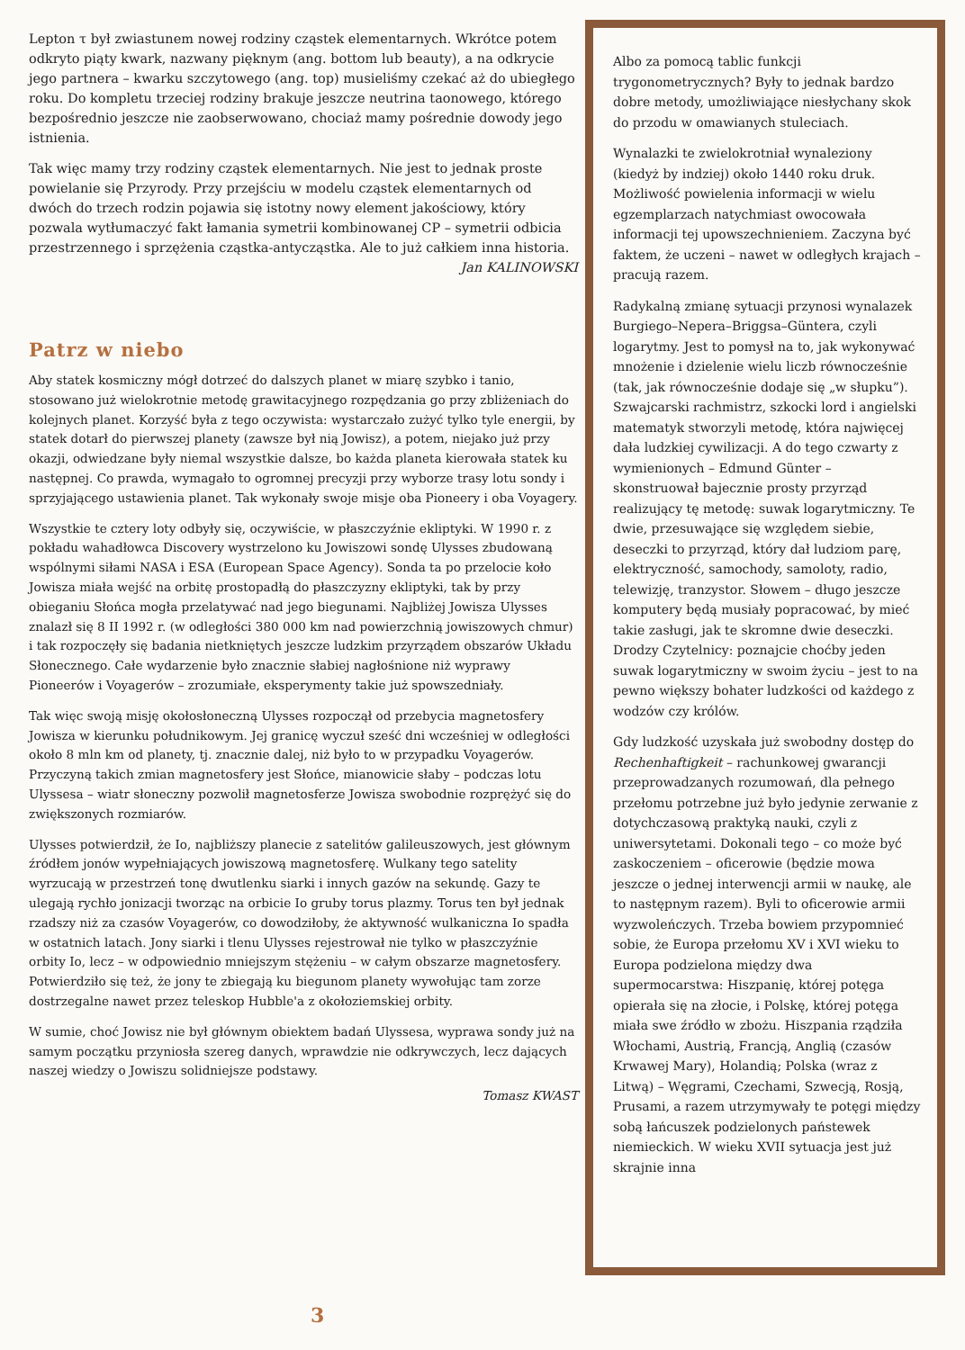Lepton τ był zwiastunem nowej rodziny cząstek elementarnych. Wkrótce potem odkryto piąty kwark, nazwany pięknym (ang. bottom lub beauty), a na odkrycie jego partnera – kwarku szczytowego (ang. top) musieliśmy czekać aż do ubiegłego roku. Do kompletu trzeciej rodziny brakuje jeszcze neutrina taonowego, którego bezpośrednio jeszcze nie zaobserwowano, chociaż mamy pośrednie dowody jego istnienia.
Tak więc mamy trzy rodziny cząstek elementarnych. Nie jest to jednak proste powielanie się Przyrody. Przy przejściu w modelu cząstek elementarnych od dwóch do trzech rodzin pojawia się istotny nowy element jakościowy, który pozwala wytłumaczyć fakt łamania symetrii kombinowanej CP – symetrii odbicia przestrzennego i sprzężenia cząstka-antycząstka. Ale to już całkiem inna historia.
Jan KALINOWSKI
Patrz w niebo
Aby statek kosmiczny mógł dotrzeć do dalszych planet w miarę szybko i tanio, stosowano już wielokrotnie metodę grawitacyjnego rozpędzania go przy zbliżeniach do kolejnych planet. Korzyść była z tego oczywista: wystarczało zużyć tylko tyle energii, by statek dotarł do pierwszej planety (zawsze był nią Jowisz), a potem, niejako już przy okazji, odwiedzane były niemal wszystkie dalsze, bo każda planeta kierowała statek ku następnej. Co prawda, wymagało to ogromnej precyzji przy wyborze trasy lotu sondy i sprzyjającego ustawienia planet. Tak wykonały swoje misje oba Pioneery i oba Voyagery.
Wszystkie te cztery loty odbyły się, oczywiście, w płaszczyźnie ekliptyki. W 1990 r. z pokładu wahadłowca Discovery wystrzelono ku Jowiszowi sondę Ulysses zbudowaną wspólnymi siłami NASA i ESA (European Space Agency). Sonda ta po przelocie koło Jowisza miała wejść na orbitę prostopadłą do płaszczyzny ekliptyki, tak by przy obieganiu Słońca mogła przelatywać nad jego biegunami. Najbliżej Jowisza Ulysses znalazł się 8 II 1992 r. (w odległości 380 000 km nad powierzchnią jowiszowych chmur) i tak rozpoczęły się badania nietkniętych jeszcze ludzkim przyrządem obszarów Układu Słonecznego. Całe wydarzenie było znacznie słabiej nagłośnione niż wyprawy Pioneerów i Voyagerów – zrozumiałe, eksperymenty takie już spowszedniały.
Tak więc swoją misję okołosłoneczną Ulysses rozpoczął od przebycia magnetosfery Jowisza w kierunku południkowym. Jej granicę wyczuł sześć dni wcześniej w odległości około 8 mln km od planety, tj. znacznie dalej, niż było to w przypadku Voyagerów. Przyczyną takich zmian magnetosfery jest Słońce, mianowicie słaby – podczas lotu Ulyssesa – wiatr słoneczny pozwolił magnetosferze Jowisza swobodnie rozprężyć się do zwiększonych rozmiarów.
Ulysses potwierdził, że Io, najbliższy planecie z satelitów galileuszowych, jest głównym źródłem jonów wypełniających jowiszową magnetosferę. Wulkany tego satelity wyrzucają w przestrzeń tonę dwutlenku siarki i innych gazów na sekundę. Gazy te ulegają rychło jonizacji tworząc na orbicie Io gruby torus plazmy. Torus ten był jednak rzadszy niż za czasów Voyagerów, co dowodziłoby, że aktywność wulkaniczna Io spadła w ostatnich latach. Jony siarki i tlenu Ulysses rejestrował nie tylko w płaszczyźnie orbity Io, lecz – w odpowiednio mniejszym stężeniu – w całym obszarze magnetosfery. Potwierdziło się też, że jony te zbiegają ku biegunom planety wywołując tam zorze dostrzegalne nawet przez teleskop Hubble'a z okołoziemskiej orbity.
W sumie, choć Jowisz nie był głównym obiektem badań Ulyssesa, wyprawa sondy już na samym początku przyniosła szereg danych, wprawdzie nie odkrywczych, lecz dających naszej wiedzy o Jowiszu solidniejsze podstawy.
Tomasz KWAST
Albo za pomocą tablic funkcji trygonometrycznych? Były to jednak bardzo dobre metody, umożliwiające niesłychany skok do przodu w omawianych stuleciach.
Wynalazki te zwielokrotniał wynaleziony (kiedyż by indziej) około 1440 roku druk. Możliwość powielenia informacji w wielu egzemplarzach natychmiast owocowała informacji tej upowszechnieniem. Zaczyna być faktem, że uczeni – nawet w odległych krajach – pracują razem.
Radykalną zmianę sytuacji przynosi wynalazek Burgiego–Nepera–Briggsa–Güntera, czyli logarytmy. Jest to pomysł na to, jak wykonywać mnożenie i dzielenie wielu liczb równocześnie (tak, jak równocześnie dodaje się „w słupku”). Szwajcarski rachmistrz, szkocki lord i angielski matematyk stworzyli metodę, która najwięcej dała ludzkiej cywilizacji. A do tego czwarty z wymienionych – Edmund Günter – skonstruował bajecznie prosty przyrząd realizujący tę metodę: suwak logarytmiczny. Te dwie, przesuwające się względem siebie, deseczki to przyrząd, który dał ludziom parę, elektryczność, samochody, samoloty, radio, telewizję, tranzystor. Słowem – długo jeszcze komputery będą musiały popracować, by mieć takie zasługi, jak te skromne dwie deseczki. Drodzy Czytelnicy: poznajcie choćby jeden suwak logarytmiczny w swoim życiu – jest to na pewno większy bohater ludzkości od każdego z wodzów czy królów.
Gdy ludzkość uzyskała już swobodny dostęp do Rechenhaftigkeit – rachunkowej gwarancji przeprowadzanych rozumowań, dla pełnego przełomu potrzebne już było jedynie zerwanie z dotychczasową praktyką nauki, czyli z uniwersytetami. Dokonali tego – co może być zaskoczeniem – oficerowie (będzie mowa jeszcze o jednej interwencji armii w naukę, ale to następnym razem). Byli to oficerowie armii wyzwoleńczych. Trzeba bowiem przypomnieć sobie, że Europa przełomu XV i XVI wieku to Europa podzielona między dwa supermocarstwa: Hiszpanię, której potęga opierała się na złocie, i Polskę, której potęga miała swe źródło w zbożu. Hiszpania rządziła Włochami, Austrią, Francją, Anglią (czasów Krwawej Mary), Holandią; Polska (wraz z Litwą) – Węgrami, Czechami, Szwecją, Rosją, Prusami, a razem utrzymywały te potęgi między sobą łańcuszek podzielonych państewek niemieckich. W wieku XVII sytuacja jest już skrajnie inna
3